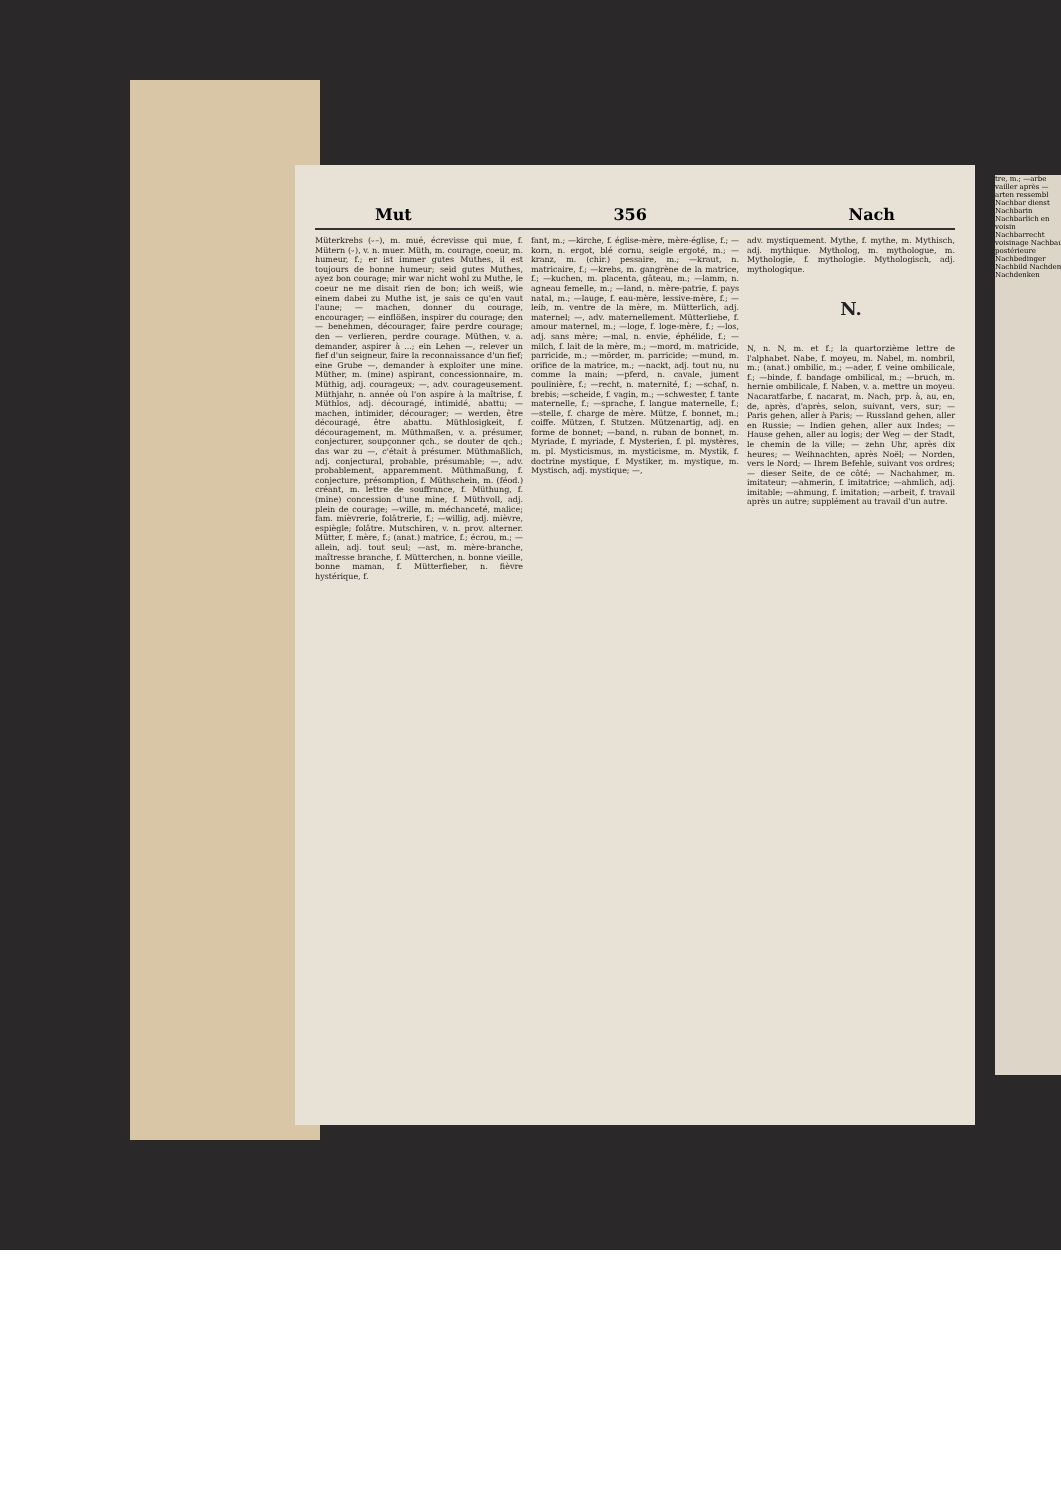Mut 356 Nach
Müterkrebs (⏑–), m. mué, écrevisse qui mue, f. Mütern (⏑), v. n. muer. Müth, m. courage, coeur, m. humeur, f.; er ist immer gutes Muthes, il est toujours de bonne humeur; seid gutes Muthes, ayez bon courage; mir war nicht wohl zu Muthe, le coeur ne me disait rien de bon; ich weiß, wie einem dabei zu Muthe ist, je sais ce qu'en vaut l'aune; — machen, donner du courage, encourager; — einflößen, inspirer du courage; den — benehmen, décourager, faire perdre courage; den — verlieren, perdre courage. Müthen, v. a. demander, aspirer à ...; ein Lehen —, relever un fief d'un seigneur, faire la reconnaissance d'un fief; eine Grube —, demander à exploiter une mine. Müther, m. (mine) aspirant, concessionnaire, m. Müthig, adj. courageux; —, adv. courageusement. Müthjahr, n. année où l'on aspire à la maîtrise, f. Müthlos, adj. découragé, intimidé, abattu; — machen, intimider, décourager; — werden, être découragé, être abattu. Müthlosigkeit, f. découragement, m. Müthmaßen, v. a. présumer, conjecturer, soupçonner qch., se douter de qch.; das war zu —, c'était à présumer. Müthmaßlich, adj. conjectural, probable, présumable; —, adv. probablement, apparemment. Müthmaßung, f. conjecture, présomption, f. Müthschein, m. (féod.) créant, m. lettre de souffrance, f. Müthung, f. (mine) concession d'une mine, f. Müthvoll, adj. plein de courage; —wille, m. méchanceté, malice; fam. mièvrerie, folâtrerie, f.; —willig, adj. mièvre, espiègle; folâtre. Mutschiren, v. n. prov. alterner. Mütter, f. mère, f.; (anat.) matrice, f.; écrou, m.; —allein, adj. tout seul; —ast, m. mère-branche, maîtresse branche, f. Mütterchen, n. bonne vieille, bonne maman, f. Mütterfieber, n. fièvre hystérique, f.
fant, m.; —kirche, f. église-mère, mère-église, f.; —korn, n. ergot, blé cornu, seigle ergoté, m.; —kranz, m. (chir.) pessaire, m.; —kraut, n. matricaire, f.; —krebs, m. gangrène de la matrice, f.; —kuchen, m. placenta, gâteau, m.; —lamm, n. agneau femelle, m.; —land, n. mère-patrie, f. pays natal, m.; —lauge, f. eau-mère, lessive-mère, f.; —leib, m. ventre de la mère, m. Mütterlich, adj. maternel; —, adv. maternellement. Mütterliebe, f. amour maternel, m.; —loge, f. loge-mère, f.; —los, adj. sans mère; —mal, n. envie, éphélide, f.; —milch, f. lait de la mère, m.; —mord, m. matricide, parricide, m.; —mörder, m. parricide; —mund, m. orifice de la matrice, m.; —nackt, adj. tout nu, nu comme la main; —pferd, n. cavale, jument poulinière, f.; —recht, n. maternité, f.; —schaf, n. brebis; —scheide, f. vagin, m.; —schwester, f. tante maternelle, f.; —sprache, f. langue maternelle, f.; —stelle, f. charge de mère. Mütze, f. bonnet, m.; coiffe. Mützen, f. Stutzen. Mützenartig, adj. en forme de bonnet; —band, n. ruban de bonnet, m. Myriade, f. myriade, f. Mysterien, f. pl. mystères, m. pl. Mysticismus, m. mysticisme, m. Mystik, f. doctrine mystique, f. Mystiker, m. mystique, m. Mystisch, adj. mystique; —,
adv. mystiquement. Mythe, f. mythe, m. Mythisch, adj. mythique. Mytholog, m. mythologue, m. Mythologie, f. mythologie. Mythologisch, adj. mythologique.
N.
N, n. N, m. et f.; la quartorzième lettre de l'alphabet. Nabe, f. moyeu, m. Nabel, m. nombril, m.; (anat.) ombilic, m.; —ader, f. veine ombilicale, f.; —binde, f. bandage ombilical, m.; —bruch, m. hernie ombilicale, f. Naben, v. a. mettre un moyeu. Nacaratfarbe, f. nacarat, m. Nach, prp. à, au, en, de, après, d'après, selon, suivant, vers, sur; — Paris gehen, aller à Paris; — Russland gehen, aller en Russie; — Indien gehen, aller aux Indes; — Hause gehen, aller au logis; der Weg — der Stadt, le chemin de la ville; — zehn Uhr, après dix heures; — Weihnachten, après Noël; — Norden, vers le Nord; — Ihrem Befehle, suivant vos ordres; — dieser Seite, de ce côté; — Nachahmer, m. imitateur; —ahmerin, f. imitatrice; —ahmlich, adj. imitable; —ahmung, f. imitation; —arbeit, f. travail après un autre; supplément au travail d'un autre.
tre, m.; —arbe vailler après —arten ressembl Nachbar dienst Nachbarin Nachbarlich en voisin Nachbarrecht voisinage Nachbau postérieure Nachbedinger Nachbild Nachdem Nachdenken